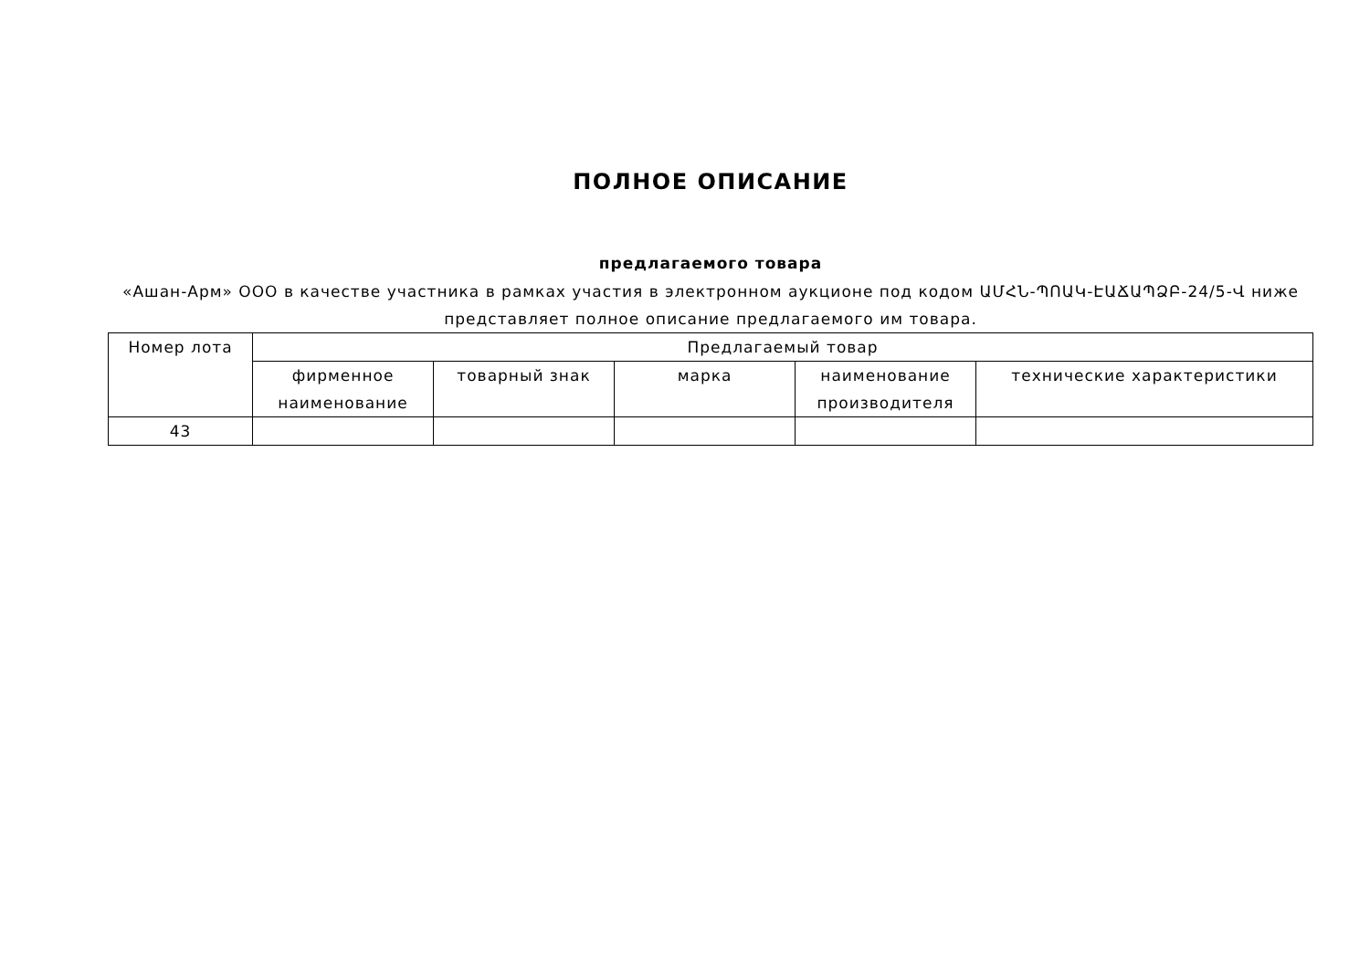ПОЛНОЕ ОПИСАНИЕ
предлагаемого товара
«Ашан-Арм» ООО в качестве участника в рамках участия в электронном аукционе под кодом ԱՄՀՆ-ՊՈԱԿ-ԷԱՃԱՊՁԲ-24/5-Վ ниже представляет полное описание предлагаемого им товара.
| Номер лота | Предлагаемый товар | | | | |
| --- | --- | --- | --- | --- | --- |
| | фирменное наименование | товарный знак | марка | наименование производителя | технические характеристики |
| 43 | | | | | |